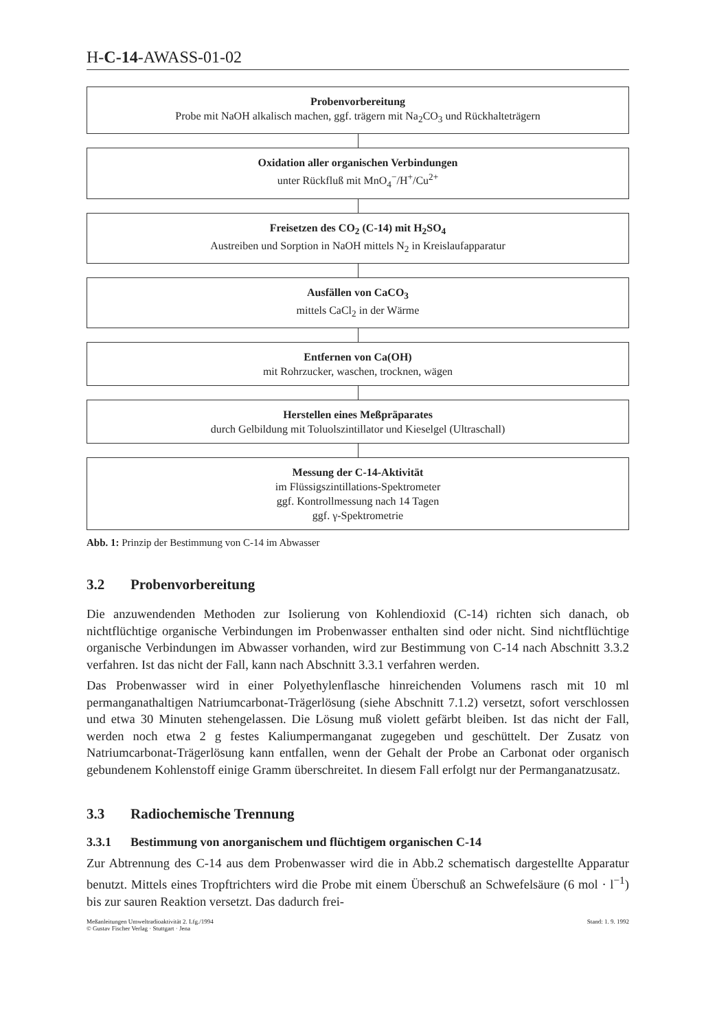H-C-14-AWASS-01-02
Probenvorbereitung
Probe mit NaOH alkalisch machen, ggf. trägern mit Na<sub>2</sub>CO<sub>3</sub> und Rückhalteträgern
Oxidation aller organischen Verbindungen
unter Rückfluß mit MnO<sub>4</sub><sup>−</sup>/H<sup>+</sup>/Cu<sup>2+</sup>
Freisetzen des CO<sub>2</sub> (C-14) mit H<sub>2</sub>SO<sub>4</sub>
Austreiben und Sorption in NaOH mittels N<sub>2</sub> in Kreislaufapparatur
Ausfällen von CaCO<sub>3</sub>
mittels CaCl<sub>2</sub> in der Wärme
Entfernen von Ca(OH)
mit Rohrzucker, waschen, trocknen, wägen
Herstellen eines Meßpräparates
durch Gelbildung mit Toluolszintillator und Kieselgel (Ultraschall)
Messung der C-14-Aktivität
im Flüssigszintillations-Spektrometer
ggf. Kontrollmessung nach 14 Tagen
ggf. γ-Spektrometrie
Abb. 1: Prinzip der Bestimmung von C-14 im Abwasser
3.2 Probenvorbereitung
Die anzuwendenden Methoden zur Isolierung von Kohlendioxid (C-14) richten sich danach, ob nichtflüchtige organische Verbindungen im Probenwasser enthalten sind oder nicht. Sind nichtflüchtige organische Verbindungen im Abwasser vorhanden, wird zur Bestimmung von C-14 nach Abschnitt 3.3.2 verfahren. Ist das nicht der Fall, kann nach Abschnitt 3.3.1 verfahren werden.
Das Probenwasser wird in einer Polyethylenflasche hinreichenden Volumens rasch mit 10 ml permanganathaltigen Natriumcarbonat-Trägerlösung (siehe Abschnitt 7.1.2) versetzt, sofort verschlossen und etwa 30 Minuten stehengelassen. Die Lösung muß violett gefärbt bleiben. Ist das nicht der Fall, werden noch etwa 2 g festes Kaliumpermanganat zugegeben und geschüttelt. Der Zusatz von Natriumcarbonat-Trägerlösung kann entfallen, wenn der Gehalt der Probe an Carbonat oder organisch gebundenem Kohlenstoff einige Gramm überschreitet. In diesem Fall erfolgt nur der Permanganatzusatz.
3.3 Radiochemische Trennung
3.3.1 Bestimmung von anorganischem und flüchtigem organischen C-14
Zur Abtrennung des C-14 aus dem Probenwasser wird die in Abb.2 schematisch dargestellte Apparatur benutzt. Mittels eines Tropftrichters wird die Probe mit einem Überschuß an Schwefelsäure (6 mol · l<sup>−1</sup>) bis zur sauren Reaktion versetzt. Das dadurch frei-
Meßanleitungen Umweltradioaktivität 2. Lfg./1994
© Gustav Fischer Verlag · Stuttgart · Jena
Stand: 1. 9. 1992